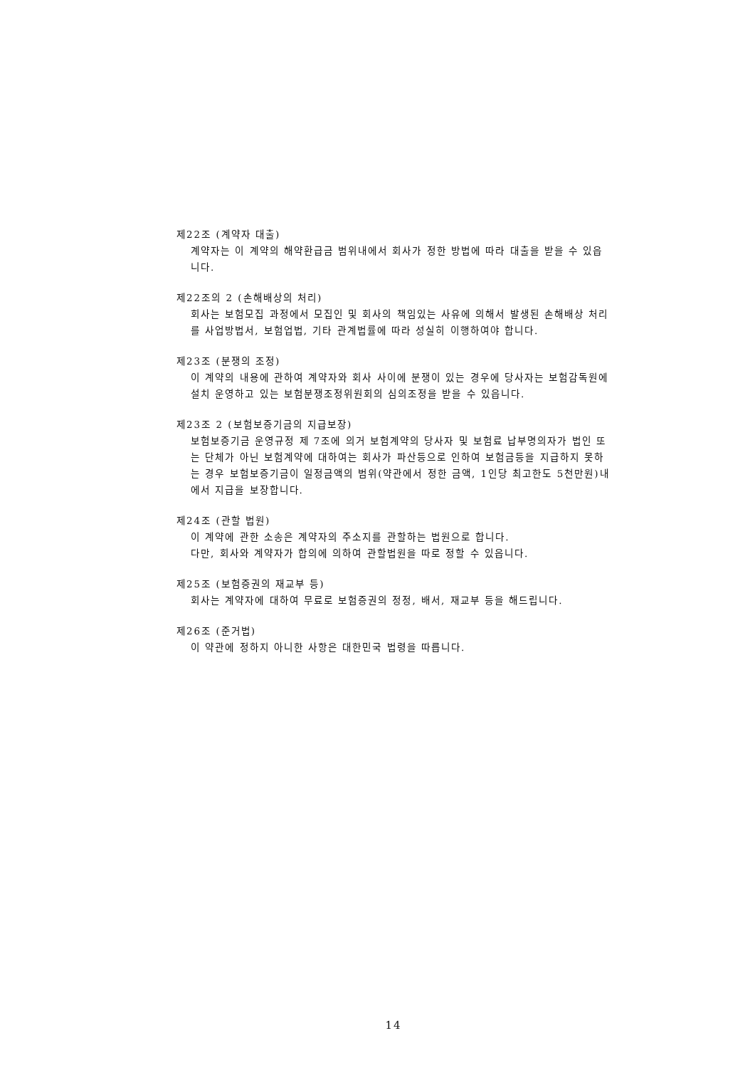제22조 (계약자 대출)
계약자는 이 계약의 해약환급금 범위내에서 회사가 정한 방법에 따라 대출을 받을 수 있읍니다.
제22조의 2 (손해배상의 처리)
회사는 보험모집 과정에서 모집인 및 회사의 책임있는 사유에 의해서 발생된 손해배상 처리를 사업방법서, 보험업법, 기타 관계법률에 따라 성실히 이행하여야 합니다.
제23조 (분쟁의 조정)
이 계약의 내용에 관하여 계약자와 회사 사이에 분쟁이 있는 경우에 당사자는 보험감독원에 설치 운영하고 있는 보험분쟁조정위원회의 심의조정을 받을 수 있읍니다.
제23조 2 (보험보증기금의 지급보장)
보험보증기금 운영규정 제 7조에 의거 보험계약의 당사자 및 보험료 납부명의자가 법인 또는 단체가 아닌 보험계약에 대하여는 회사가 파산등으로 인하여 보험금등을 지급하지 못하는 경우 보험보증기금이 일정금액의 범위(약관에서 정한 금액, 1인당 최고한도 5천만원)내에서 지급을 보장합니다.
제24조 (관할 법원)
이 계약에 관한 소송은 계약자의 주소지를 관할하는 법원으로 합니다.
다만, 회사와 계약자가 합의에 의하여 관할법원을 따로 정할 수 있읍니다.
제25조 (보험증권의 재교부 등)
회사는 계약자에 대하여 무료로 보험증권의 정정, 배서, 재교부 등을 해드립니다.
제26조 (준거법)
이 약관에 정하지 아니한 사항은 대한민국 법령을 따릅니다.
14